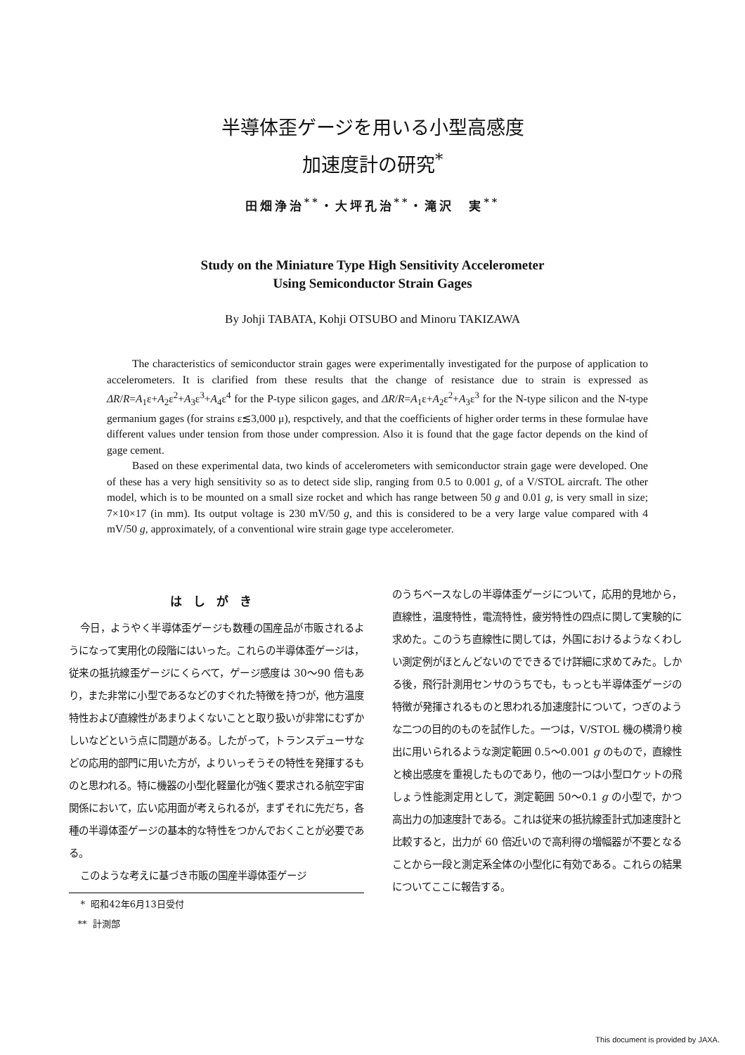半導体歪ゲージを用いる小型高感度
加速度計の研究<sup>*</sup>
田畑浄治<sup>**</sup>・大坪孔治<sup>**</sup>・滝沢　実<sup>**</sup>
Study on the Miniature Type High Sensitivity Accelerometer
Using Semiconductor Strain Gages
By Johji TABATA, Kohji OTSUBO and Minoru TAKIZAWA
The characteristics of semiconductor strain gages were experimentally investigated for the purpose of application to accelerometers. It is clarified from these results that the change of resistance due to strain is expressed as ΔR/R=A<sub>1</sub>ε+A<sub>2</sub>ε<sup>2</sup>+A<sub>3</sub>ε<sup>3</sup>+A<sub>4</sub>ε<sup>4</sup> for the P-type silicon gages, and ΔR/R=A<sub>1</sub>ε+A<sub>2</sub>ε<sup>2</sup>+A<sub>3</sub>ε<sup>3</sup> for the N-type silicon and the N-type germanium gages (for strains ε≲3,000 μ), respctively, and that the coefficients of higher order terms in these formulae have different values under tension from those under compression. Also it is found that the gage factor depends on the kind of gage cement.
Based on these experimental data, two kinds of accelerometers with semiconductor strain gage were developed. One of these has a very high sensitivity so as to detect side slip, ranging from 0.5 to 0.001 g, of a V/STOL aircraft. The other model, which is to be mounted on a small size rocket and which has range between 50 g and 0.01 g, is very small in size; 7×10×17 (in mm). Its output voltage is 230 mV/50 g, and this is considered to be a very large value compared with 4 mV/50 g, approximately, of a conventional wire strain gage type accelerometer.
はしがき
今日，ようやく半導体歪ゲージも数種の国産品が市販されるようになって実用化の段階にはいった。これらの半導体歪ゲージは，従来の抵抗線歪ゲージにくらべて，ゲージ感度は 30～90 倍もあり，また非常に小型であるなどのすぐれた特徴を持つが，他方温度特性および直線性があまりよくないことと取り扱いが非常にむずかしいなどという点に問題がある。したがって，トランスデューサなどの応用的部門に用いた方が，よりいっそうその特性を発揮するものと思われる。特に機器の小型化軽量化が強く要求される航空宇宙関係において，広い応用面が考えられるが，まずそれに先だち，各種の半導体歪ゲージの基本的な特性をつかんでおくことが必要である。
このような考えに基づき市販の国産半導体歪ゲージ
* 昭和42年6月13日受付
** 計測部
のうちベースなしの半導体歪ゲージについて，応用的見地から，直線性，温度特性，電流特性，疲労特性の四点に関して実験的に求めた。このうち直線性に関しては，外国におけるようなくわしい測定例がほとんどないのでできるでけ詳細に求めてみた。しかる後，飛行計測用センサのうちでも，もっとも半導体歪ゲージの特徴が発揮されるものと思われる加速度計について，つぎのような二つの目的のものを試作した。一つは，V/STOL 機の横滑り検出に用いられるような測定範囲 0.5～0.001 g のもので，直線性と検出感度を重視したものであり，他の一つは小型ロケットの飛しょう性能測定用として，測定範囲 50～0.1 g の小型で，かつ高出力の加速度計である。これは従来の抵抗線歪計式加速度計と比較すると，出力が 60 倍近いので高利得の増幅器が不要となることから一段と測定系全体の小型化に有効である。これらの結果についてここに報告する。
This document is provided by JAXA.